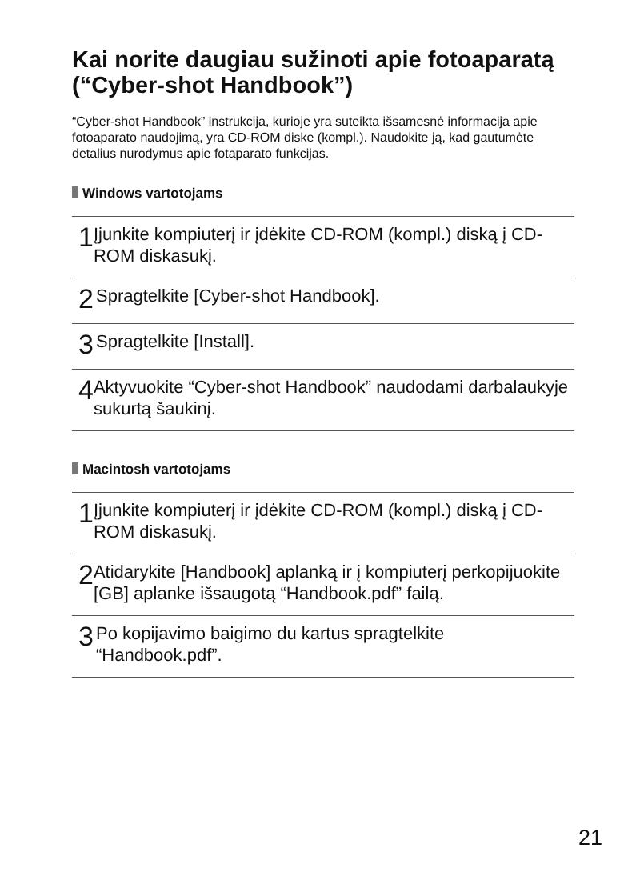Kai norite daugiau sužinoti apie fotoaparatą (“Cyber-shot Handbook”)
“Cyber-shot Handbook” instrukcija, kurioje yra suteikta išsamesnė informacija apie fotoaparato naudojimą, yra CD-ROM diske (kompl.). Naudokite ją, kad gautumėte detalius nurodymus apie fotaparato funkcijas.
Windows vartotojams
1
Įjunkite kompiuterį ir įdėkite CD-ROM (kompl.) diską į CD-ROM diskasukį.
2
Spragtelkite [Cyber-shot Handbook].
3
Spragtelkite [Install].
4
Aktyvuokite “Cyber-shot Handbook” naudodami darbalaukyje sukurtą šaukinį.
Macintosh vartotojams
1
Įjunkite kompiuterį ir įdėkite CD-ROM (kompl.) diską į CD-ROM diskasukį.
2
Atidarykite [Handbook] aplanką ir į kompiuterį perkopijuokite [GB] aplanke išsaugotą “Handbook.pdf” failą.
3
Po kopijavimo baigimo du kartus spragtelkite “Handbook.pdf”.
21